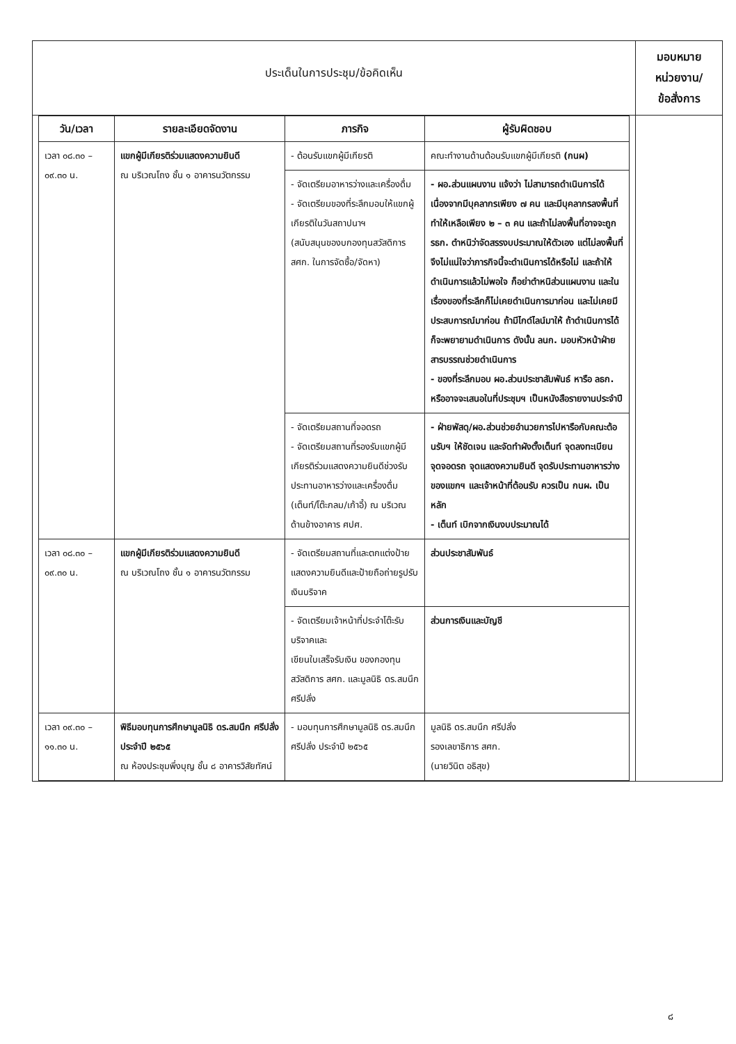| ประเด็นในการประชุม/ข้อคิดเห็น | มอบหมาย หน่วยงาน/ ข้อสั่งการ |
| / วัน/เวลา / รายละเอียดจัดงาน / ภารกิจ / ผู้รับผิดชอบ / / --- / --- / --- / --- / / เวลา ๐๘.๓๐ – ๐๙.๓๐ น. / แขกผู้มีเกียรติร่วมแสดงความยินดี ณ บริเวณโถง ชั้น ๑ อาคารนวัตกรรม / - ต้อนรับแขกผู้มีเกียรติ / คณะทำงานด้านต้อนรับแขกผู้มีเกียรติ (กนผ) / / / / - จัดเตรียมอาหารว่างและเครื่องดื่ม - จัดเตรียมของที่ระลึกมอบให้แขกผู้เกียรติในวันสถาปนาฯ (สนับสนุนของบกองทุนสวัสดิการ สศก. ในการจัดซื้อ/จัดหา) / - ผอ.ส่วนแผนงาน แจ้งว่า ไม่สามารถดำเนินการได้ เนื่องจากมีบุคลากรเพียง ๗ คน และมีบุคลากรลงพื้นที่ ทำให้เหลือเพียง ๒ – ๓ คน และถ้าไม่ลงพื้นที่อาจจะถูก รธก. ตำหนิว่าจัดสรรงบประมาณให้ตัวเอง แต่ไม่ลงพื้นที่ จึงไม่แน่ใจว่าภารกิจนี้จะดำเนินการได้หรือไม่ และถ้าให้ดำเนินการแล้วไม่พอใจ ก็อย่าตำหนิส่วนแผนงาน และในเรื่องของที่ระลึกก็ไม่เคยดำเนินการมาก่อน และไม่เคยมีประสบการณ์มาก่อน ถ้ามีไกด์ไลน์มาให้ ถ้าดำเนินการได้ก็จะพยายามดำเนินการ ดังนั้น ลนก. มอบหัวหน้าฝ่ายสารบรรณช่วยดำเนินการ - ของที่ระลึกมอบ ผอ.ส่วนประชาสัมพันธ์ หารือ ลธก. หรืออาจจะเสนอในที่ประชุมฯ เป็นหนังสือรายงานประจำปี / / / / - จัดเตรียมสถานที่จอดรถ - จัดเตรียมสถานที่รองรับแขกผู้มีเกียรติร่วมแสดงความยินดีช่วงรับประทานอาหารว่างและเครื่องดื่ม (เต็นท์/โต๊ะกลม/เก้าอี้) ณ บริเวณด้านข้างอาคาร ศปศ. / - ฝ่ายพัสดุ/ผอ.ส่วนช่วยอำนวยการไปหารือกับคณะต้อนรับฯ ให้ชัดเจน และจัดทำผังตั้งเต็นท์ จุดลงทะเบียน จุดจอดรถ จุดแสดงความยินดี จุดรับประทานอาหารว่างของแขกฯ และเจ้าหน้าที่ต้อนรับ ควรเป็น กนผ. เป็นหลัก - เต็นท์ เบิกจากเงินงบประมาณได้ / / เวลา ๐๘.๓๐ – ๐๙.๓๐ น. / แขกผู้มีเกียรติร่วมแสดงความยินดี ณ บริเวณโถง ชั้น ๑ อาคารนวัตกรรม / - จัดเตรียมสถานที่และตกแต่งป้ายแสดงความยินดีและป้ายถือถ่ายรูปรับเงินบริจาค / ส่วนประชาสัมพันธ์ / / / / - จัดเตรียมเจ้าหน้าที่ประจำโต๊ะรับบริจาคและ เขียนใบเสร็จรับเงิน ของกองทุนสวัสดิการ สศก. และมูลนิธิ ดร.สมนึก ศรีปลั่ง / ส่วนการเงินและบัญชี / / เวลา ๐๙.๓๐ – ๑๑.๓๐ น. / พิธีมอบทุนการศึกษามูลนิธิ ดร.สมนึก ศรีปลั่ง ประจำปี ๒๕๖๕ ณ ห้องประชุมพึ่งบุญ ชั้น ๘ อาคารวิสัยทัศน์ / - มอบทุนการศึกษามูลนิธิ ดร.สมนึก ศรีปลั่ง ประจำปี ๒๕๖๕ / มูลนิธิ ดร.สมนึก ศรีปลั่ง รองเลขาธิการ สศก. (นายวินิต อธิสุข) / | |
๘